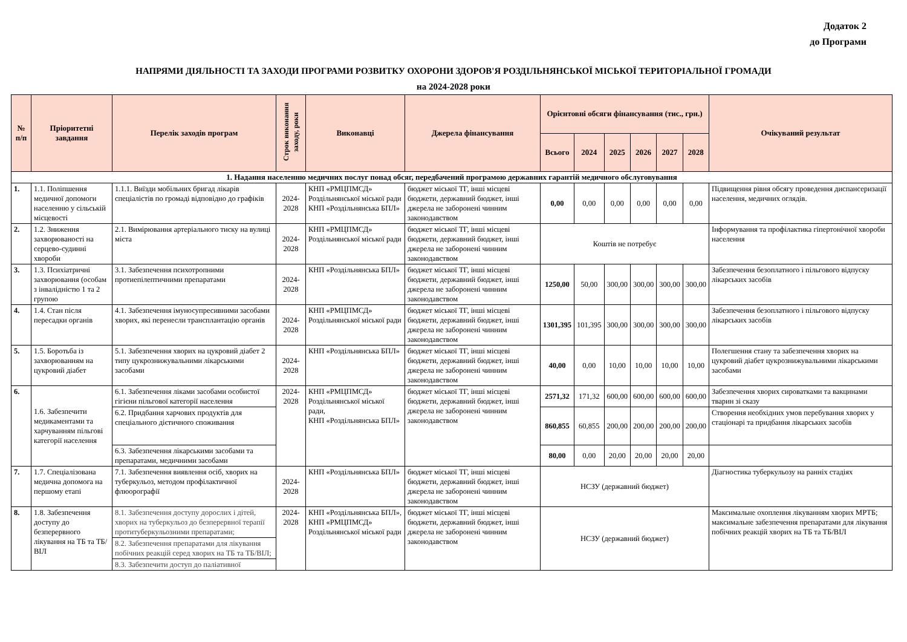Додаток 2
до Програми
НАПРЯМИ ДІЯЛЬНОСТІ ТА ЗАХОДИ ПРОГРАМИ РОЗВИТКУ ОХОРОНИ ЗДОРОВ'Я РОЗДІЛЬНЯНСЬКОЇ МІСЬКОЇ ТЕРИТОРІАЛЬНОЇ ГРОМАДИ
на 2024-2028 роки
| № п/п | Пріоритетні завдання | Перелік заходів програм | Строк виконання заходу, роки | Виконавці | Джерела фінансування | Орієнтовні обсяги фінансування (тис., грн.) | | | | | | Очікуваний результат |
| --- | --- | --- | --- | --- | --- | --- | --- | --- | --- | --- | --- | --- |
| | | | | | | Всього | 2024 | 2025 | 2026 | 2027 | 2028 | |
| 1. Надання населенню медичних послуг понад обсяг, передбачений програмою державних гарантій медичного обслуговування | | | | | | | | | | | | |
| 1. | 1.1. Поліпшення медичної допомоги населенню у сільській місцевості | 1.1.1. Виїзди мобільних бригад лікарів спеціалістів по громаді відповідно до графіків | 2024-2028 | КНП «РМЦПМСД» Роздільнянської міської ради КНП «Роздільнянська БПЛ» | бюджет міської ТГ, інші місцеві бюджети, державний бюджет, інші джерела не заборонені чинним законодавством | 0,00 | 0,00 | 0,00 | 0,00 | 0,00 | 0,00 | Підвищення рівня обсягу проведення диспансеризації населення, медичних оглядів. |
| 2. | 1.2. Зниження захворюваності на серцево-судинні хвороби | 2.1. Вимірювання артеріального тиску на вулиці міста | 2024-2028 | КНП «РМЦПМСД» Роздільнянської міської ради | бюджет міської ТГ, інші місцеві бюджети, державний бюджет, інші джерела не заборонені чинним законодавством | Коштів не потребує | | | | | | Інформування та профілактика гіпертонічної хвороби населення |
| 3. | 1.3. Психіатричні захворювання (особам з інвалідністю 1 та 2 групою | 3.1. Забезпечення психотропними протиепілептичними препаратами | 2024-2028 | КНП «Роздільнянська БПЛ» | бюджет міської ТГ, інші місцеві бюджети, державний бюджет, інші джерела не заборонені чинним законодавством | 1250,00 | 50,00 | 300,00 | 300,00 | 300,00 | 300,00 | Забезпечення безоплатного і пільгового відпуску лікарських засобів |
| 4. | 1.4. Стан після пересадки органів | 4.1. Забезпечення імуносупресивними засобами хворих, які перенесли трансплантацію органів | 2024-2028 | КНП «РМЦПМСД» Роздільнянської міської ради | бюджет міської ТГ, інші місцеві бюджети, державний бюджет, інші джерела не заборонені чинним законодавством | 1301,395 | 101,395 | 300,00 | 300,00 | 300,00 | 300,00 | Забезпечення безоплатного і пільгового відпуску лікарських засобів |
| 5. | 1.5. Боротьба із захворюванням на цукровий діабет | 5.1. Забезпечення хворих на цукровий діабет 2 типу цукрознижувальними лікарськими засобами | 2024-2028 | КНП «Роздільнянська БПЛ» | бюджет міської ТГ, інші місцеві бюджети, державний бюджет, інші джерела не заборонені чинним законодавством | 40,00 | 0,00 | 10,00 | 10,00 | 10,00 | 10,00 | Полегшення стану та забезпечення хворих на цукровий діабет цукрознижувальними лікарськими засобами |
| 6. | 1.6. Забезпечити медикаментами та харчуванням пільгові категорії населення | 6.1. Забезпечення ліками засобами особистої гігієни пільгової категорії населення | 2024-2028 | КНП «РМЦПМСД» Роздільнянської міської ради, КНП «Роздільнянська БПЛ» | бюджет міської ТГ, інші місцеві бюджети, державний бюджет, інші джерела не заборонені чинним законодавством | 2571,32 | 171,32 | 600,00 | 600,00 | 600,00 | 600,00 | Забезпечення хворих сироватками та вакцинами тварин зі сказу |
| | | 6.2. Придбання харчових продуктів для спеціального дієтичного споживання | | | | 860,855 | 60,855 | 200,00 | 200,00 | 200,00 | 200,00 | Створення необхідних умов перебування хворих у стаціонарі та придбання лікарських засобів |
| | | 6.3. Забезпечення лікарськими засобами та препаратами, медичними засобами | | | | 80,00 | 0,00 | 20,00 | 20,00 | 20,00 | 20,00 | |
| 7. | 1.7. Спеціалізована медична допомога на першому етапі | 7.1. Забезпечення виявлення осіб, хворих на туберкульоз, методом профілактичної флюорографії | 2024-2028 | КНП «Роздільнянська БПЛ» | бюджет міської ТГ, інші місцеві бюджети, державний бюджет, інші джерела не заборонені чинним законодавством | НСЗУ (державний бюджет) | | | | | | Діагностика туберкульозу на ранніх стадіях |
| 8. | 1.8. Забезпечення доступу до безперервного лікування на ТБ та ТБ/ВІЛ | 8.1. Забезпечення доступу дорослих і дітей, хворих на туберкульоз до безперервної терапії протитуберкульозними препаратами; | 2024-2028 | КНП «Роздільнянська БПЛ», КНП «РМЦПМСД» Роздільнянської міської ради | бюджет міської ТГ, інші місцеві бюджети, державний бюджет, інші джерела не заборонені чинним законодавством | НСЗУ (державний бюджет) | | | | | | Максимальне охоплення лікуванням хворих МРТБ; максимальне забезпечення препаратами для лікування побічних реакцій хворих на ТБ та ТБ/ВІЛ |
| | | 8.2. Забезпечення препаратами для лікування побічних реакцій серед хворих на ТБ та ТБ/ВІЛ; | | | | | | | | | | |
| | | 8.3. Забезпечити доступ до паліативної | | | | | | | | | | |